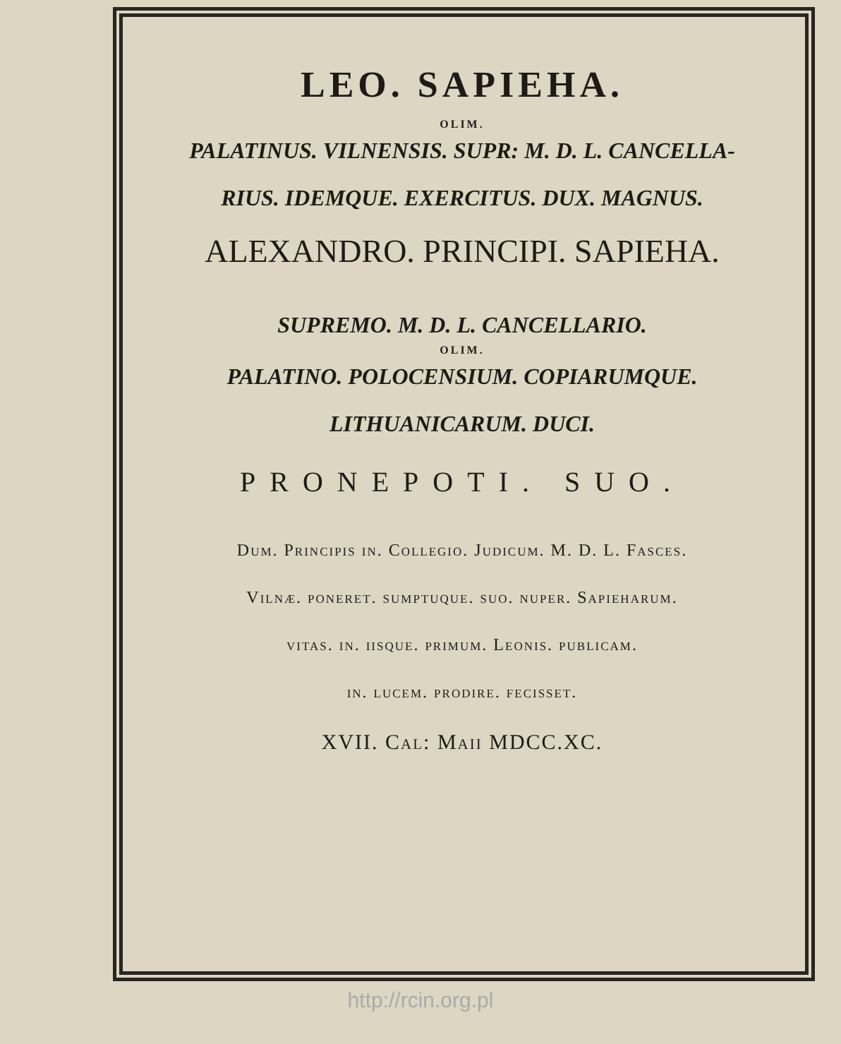LEO. SAPIEHA.
OLIM.
PALATINUS. VILNENSIS. SUPR: M. D. L. CANCELLA-
RIUS. IDEMQUE. EXERCITUS. DUX. MAGNUS.
ALEXANDRO. PRINCIPI. SAPIEHA.
SUPREMO. M. D. L. CANCELLARIO.
OLIM.
PALATINO. POLOCENSIUM. COPIARUMQUE.
LITHUANICARUM. DUCI.
PRONEPOTI. SUO.
Dum. Principis in. Collegio. Judicum. M. D. L. Fasces.
Vilnæ. poneret. sumptuque. suo. nuper. Sapieharum.
vitas. in. iisque. primum. Leonis. publicam.
in. lucem. prodire. fecisset.
XVII. Cal: Maii MDCC.XC.
http://rcin.org.pl